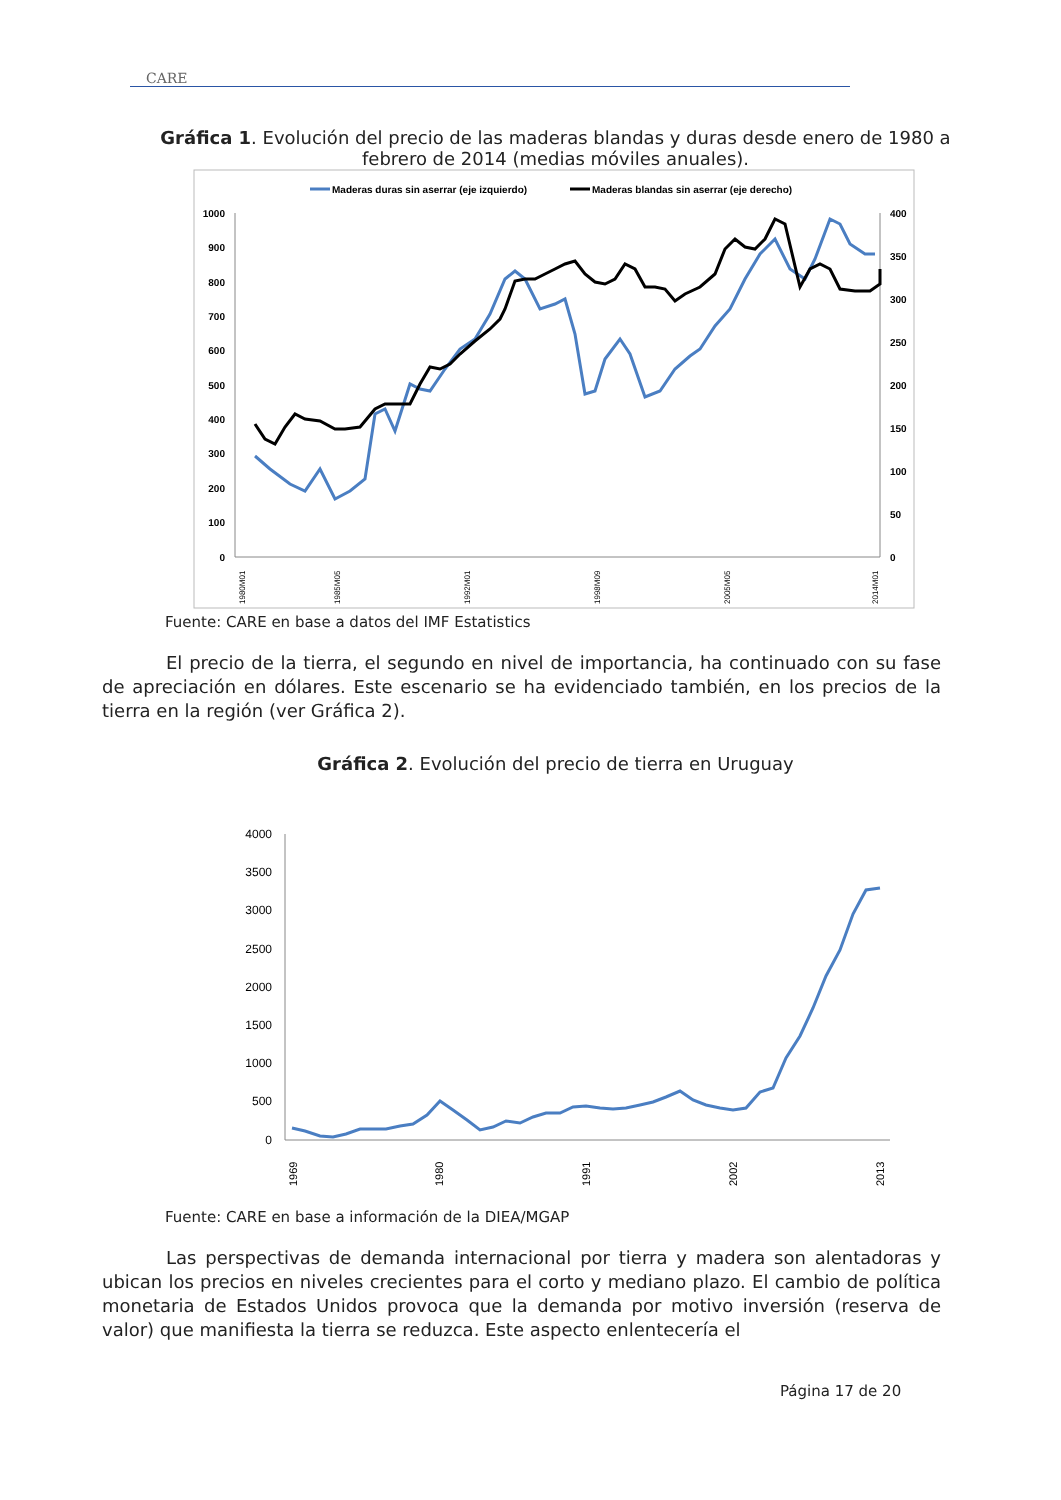CARE
Gráfica 1. Evolución del precio de las maderas blandas y duras desde enero de 1980 a febrero de 2014 (medias móviles anuales).
Maderas duras sin aserrar (eje izquierdo)
Maderas blandas sin aserrar (eje derecho)
1000
900
800
700
600
500
400
300
200
100
0
400
350
300
250
200
150
100
50
0
1980M01
1985M05
1992M01
1998M09
2005M05
2014M01
Fuente: CARE en base a datos del IMF Estatistics
El precio de la tierra, el segundo en nivel de importancia, ha continuado con su fase de apreciación en dólares. Este escenario se ha evidenciado también, en los precios de la tierra en la región (ver Gráfica 2).
Gráfica 2. Evolución del precio de tierra en Uruguay
4000
3500
3000
2500
2000
1500
1000
500
0
1969
1980
1991
2002
2013
Fuente: CARE en base a información de la DIEA/MGAP
Las perspectivas de demanda internacional por tierra y madera son alentadoras y ubican los precios en niveles crecientes para el corto y mediano plazo. El cambio de política monetaria de Estados Unidos provoca que la demanda por motivo inversión (reserva de valor) que manifiesta la tierra se reduzca. Este aspecto enlentecería el
Página 17 de 20